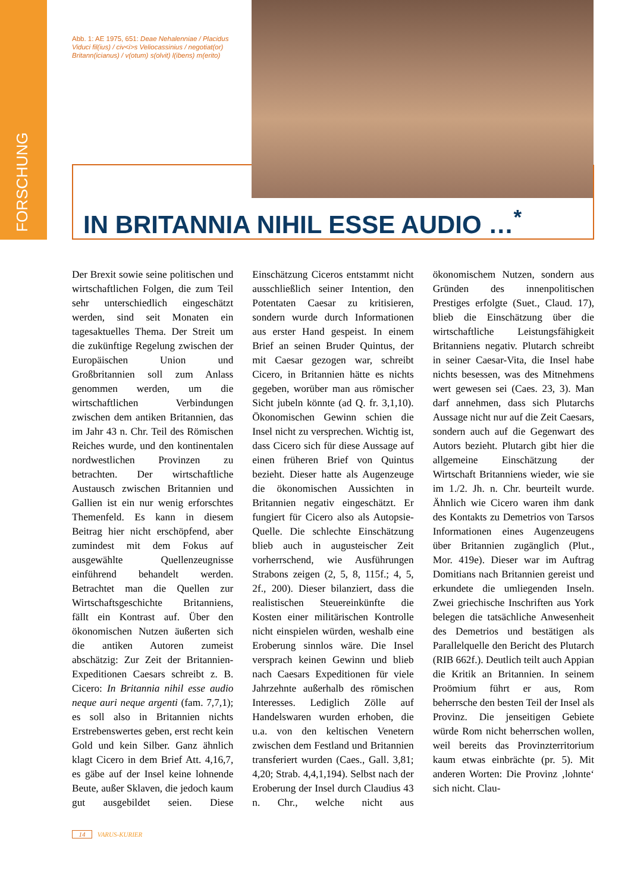FORSCHUNG
Abb. 1: AE 1975, 651: Deae Nehalenniae / Placidus Viduci fil(ius) / civ<i>s Veliocassinius / negotiat(or) Britann(icianus) / v(otum) s(olvit) l(ibens) m(erito)
IN BRITANNIA NIHIL ESSE AUDIO …<sup>*</sup>
Der Brexit sowie seine politischen und wirtschaftlichen Folgen, die zum Teil sehr unterschiedlich eingeschätzt werden, sind seit Monaten ein tagesaktuelles Thema. Der Streit um die zukünftige Regelung zwischen der Europäischen Union und Großbritannien soll zum Anlass genommen werden, um die wirtschaftlichen Verbindungen zwischen dem antiken Britannien, das im Jahr 43 n. Chr. Teil des Römischen Reiches wurde, und den kontinentalen nordwestlichen Provinzen zu betrachten. Der wirtschaftliche Austausch zwischen Britannien und Gallien ist ein nur wenig erforschtes Themenfeld. Es kann in diesem Beitrag hier nicht erschöpfend, aber zumindest mit dem Fokus auf ausgewählte Quellenzeugnisse einführend behandelt werden. Betrachtet man die Quellen zur Wirtschaftsgeschichte Britanniens, fällt ein Kontrast auf. Über den ökonomischen Nutzen äußerten sich die antiken Autoren zumeist abschätzig: Zur Zeit der Britannien-Expeditionen Caesars schreibt z. B. Cicero: In Britannia nihil esse audio neque auri neque argenti (fam. 7,7,1); es soll also in Britannien nichts Erstrebenswertes geben, erst recht kein Gold und kein Silber. Ganz ähnlich klagt Cicero in dem Brief Att. 4,16,7, es gäbe auf der Insel keine lohnende Beute, außer Sklaven, die jedoch kaum gut ausgebildet seien. Diese Einschätzung Ciceros entstammt nicht ausschließlich seiner Intention, den Potentaten Caesar zu kritisieren, sondern wurde durch Informationen aus erster Hand gespeist. In einem Brief an seinen Bruder Quintus, der mit Caesar gezogen war, schreibt Cicero, in Britannien hätte es nichts gegeben, worüber man aus römischer Sicht jubeln könnte (ad Q. fr. 3,1,10). Ökonomischen Gewinn schien die Insel nicht zu versprechen. Wichtig ist, dass Cicero sich für diese Aussage auf einen früheren Brief von Quintus bezieht. Dieser hatte als Augenzeuge die ökonomischen Aussichten in Britannien negativ eingeschätzt. Er fungiert für Cicero also als Autopsie-Quelle. Die schlechte Einschätzung blieb auch in augusteischer Zeit vorherrschend, wie Ausführungen Strabons zeigen (2, 5, 8, 115f.; 4, 5, 2f., 200). Dieser bilanziert, dass die realistischen Steuereinkünfte die Kosten einer militärischen Kontrolle nicht einspielen würden, weshalb eine Eroberung sinnlos wäre. Die Insel versprach keinen Gewinn und blieb nach Caesars Expeditionen für viele Jahrzehnte außerhalb des römischen Interesses. Lediglich Zölle auf Handelswaren wurden erhoben, die u.a. von den keltischen Venetern zwischen dem Festland und Britannien transferiert wurden (Caes., Gall. 3,81; 4,20; Strab. 4,4,1,194). Selbst nach der Eroberung der Insel durch Claudius 43 n. Chr., welche nicht aus ökonomischem Nutzen, sondern aus Gründen des innenpolitischen Prestiges erfolgte (Suet., Claud. 17), blieb die Einschätzung über die wirtschaftliche Leistungsfähigkeit Britanniens negativ. Plutarch schreibt in seiner Caesar-Vita, die Insel habe nichts besessen, was des Mitnehmens wert gewesen sei (Caes. 23, 3). Man darf annehmen, dass sich Plutarchs Aussage nicht nur auf die Zeit Caesars, sondern auch auf die Gegenwart des Autors bezieht. Plutarch gibt hier die allgemeine Einschätzung der Wirtschaft Britanniens wieder, wie sie im 1./2. Jh. n. Chr. beurteilt wurde. Ähnlich wie Cicero waren ihm dank des Kontakts zu Demetrios von Tarsos Informationen eines Augenzeugens über Britannien zugänglich (Plut., Mor. 419e). Dieser war im Auftrag Domitians nach Britannien gereist und erkundete die umliegenden Inseln. Zwei griechische Inschriften aus York belegen die tatsächliche Anwesenheit des Demetrios und bestätigen als Parallelquelle den Bericht des Plutarch (RIB 662f.). Deutlich teilt auch Appian die Kritik an Britannien. In seinem Proömium führt er aus, Rom beherrsche den besten Teil der Insel als Provinz. Die jenseitigen Gebiete würde Rom nicht beherrschen wollen, weil bereits das Provinzterritorium kaum etwas einbrächte (pr. 5). Mit anderen Worten: Die Provinz ‚lohnte‘ sich nicht. Clau-
14 VARUS-KURIER